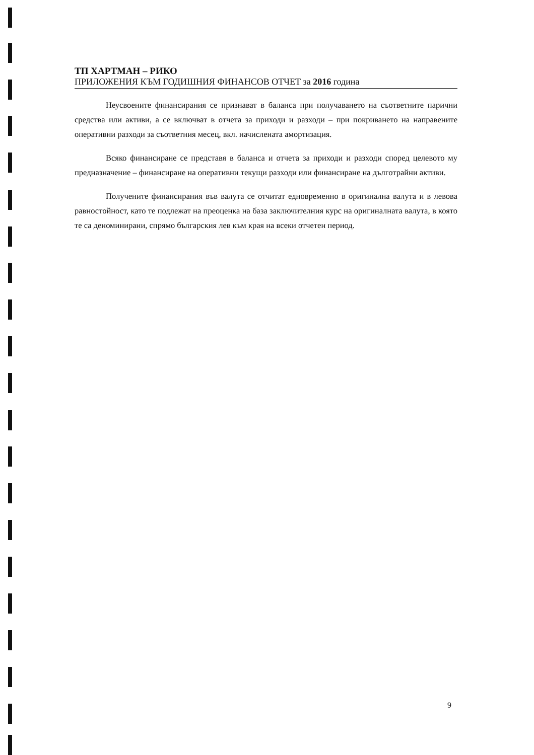ТП ХАРТМАН – РИКО
ПРИЛОЖЕНИЯ КЪМ ГОДИШНИЯ ФИНАНСОВ ОТЧЕТ за 2016 година
Неусвоените финансирания се признават в баланса при получаването на съответните парични средства или активи, а се включват в отчета за приходи и разходи – при покриването на направените оперативни разходи за съответния месец, вкл. начислената амортизация.
Всяко финансиране се представя в баланса и отчета за приходи и разходи според целевото му предназначение – финансиране на оперативни текущи разходи или финансиране на дълготрайни активи.
Получените финансирания във валута се отчитат едновременно в оригинална валута и в левова равностойност, като те подлежат на преоценка на база заключителния курс на оригиналната валута, в която те са деноминирани, спрямо българския лев към края на всеки отчетен период.
9